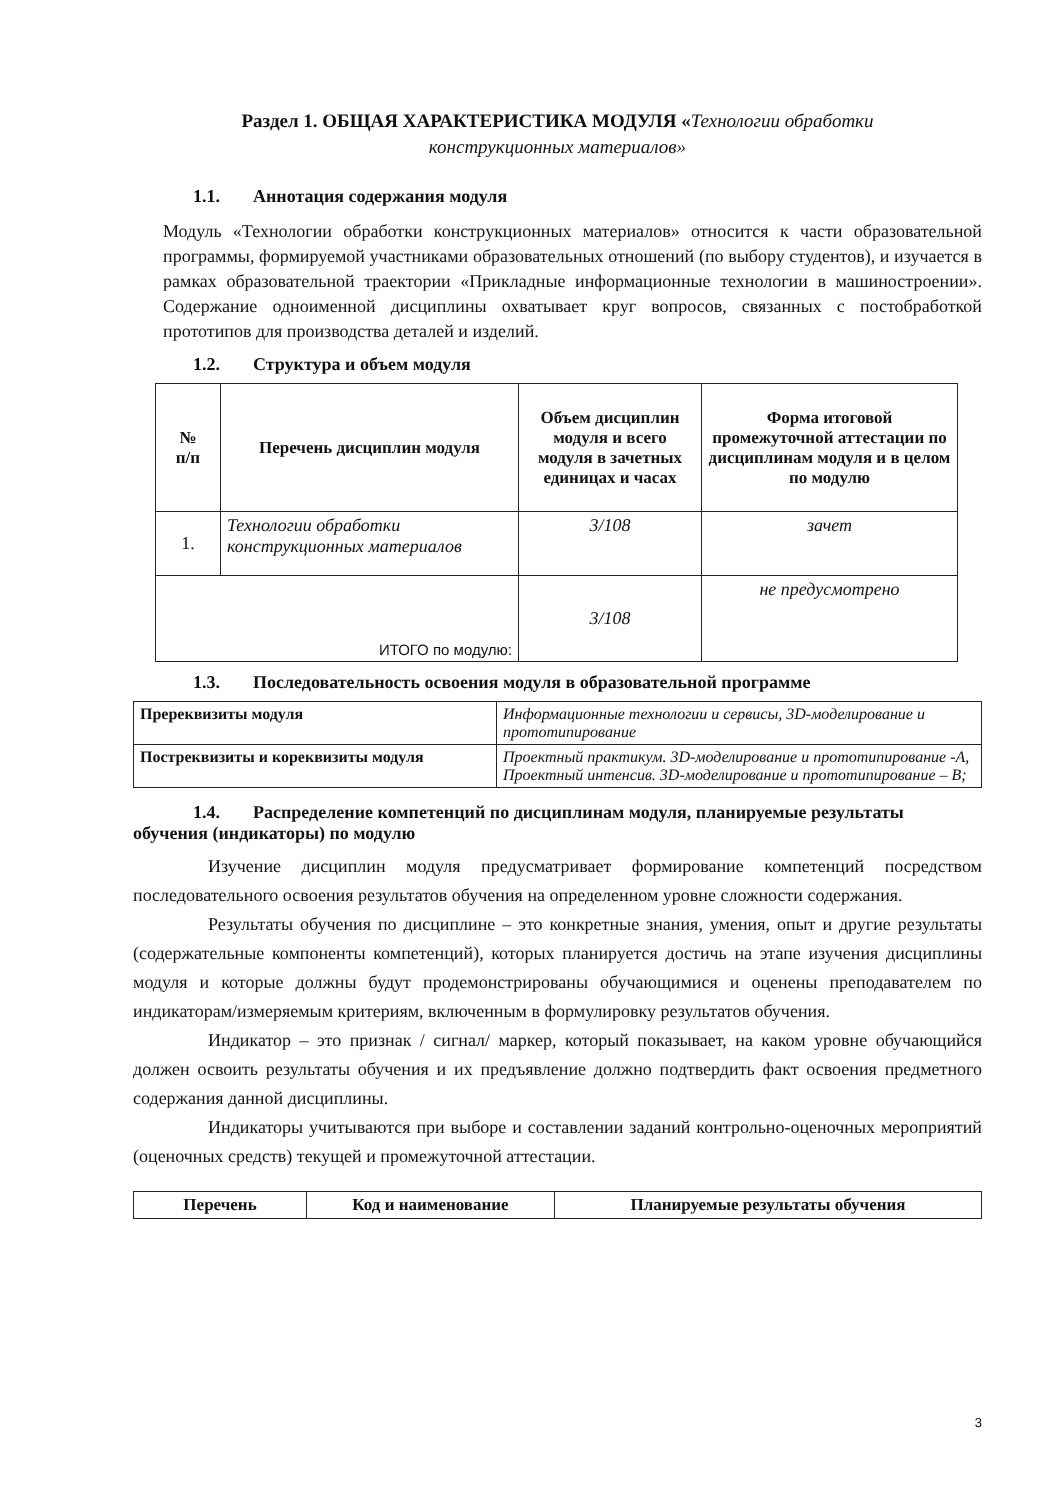Раздел 1. ОБЩАЯ ХАРАКТЕРИСТИКА МОДУЛЯ «Технологии обработки
конструкционных материалов»
1.1. Аннотация содержания модуля
Модуль «Технологии обработки конструкционных материалов» относится к части образовательной программы, формируемой участниками образовательных отношений (по выбору студентов), и изучается в рамках образовательной траектории «Прикладные информационные технологии в машиностроении». Содержание одноименной дисциплины охватывает круг вопросов, связанных с постобработкой прототипов для производства деталей и изделий.
1.2. Структура и объем модуля
| № п/п | Перечень дисциплин модуля | Объем дисциплин модуля и всего модуля в зачетных единицах и часах | Форма итоговой промежуточной аттестации по дисциплинам модуля и в целом по модулю |
| --- | --- | --- | --- |
| 1. | Технологии обработки конструкционных материалов | 3/108 | зачет |
| ИТОГО по модулю: | | 3/108 | не предусмотрено |
1.3. Последовательность освоения модуля в образовательной программе
| Пререквизиты модуля | Информационные технологии и сервисы, 3D-моделирование и прототипирование |
| Постреквизиты и кореквизиты модуля | Проектный практикум. 3D-моделирование и прототипирование -А, Проектный интенсив. 3D-моделирование и прототипирование – В; |
1.4. Распределение компетенций по дисциплинам модуля, планируемые результаты обучения (индикаторы) по модулю
Изучение дисциплин модуля предусматривает формирование компетенций посредством последовательного освоения результатов обучения на определенном уровне сложности содержания.
Результаты обучения по дисциплине – это конкретные знания, умения, опыт и другие результаты (содержательные компоненты компетенций), которых планируется достичь на этапе изучения дисциплины модуля и которые должны будут продемонстрированы обучающимися и оценены преподавателем по индикаторам/измеряемым критериям, включенным в формулировку результатов обучения.
Индикатор – это признак / сигнал/ маркер, который показывает, на каком уровне обучающийся должен освоить результаты обучения и их предъявление должно подтвердить факт освоения предметного содержания данной дисциплины.
Индикаторы учитываются при выборе и составлении заданий контрольно-оценочных мероприятий (оценочных средств) текущей и промежуточной аттестации.
| Перечень | Код и наименование | Планируемые результаты обучения |
| --- | --- | --- |
3